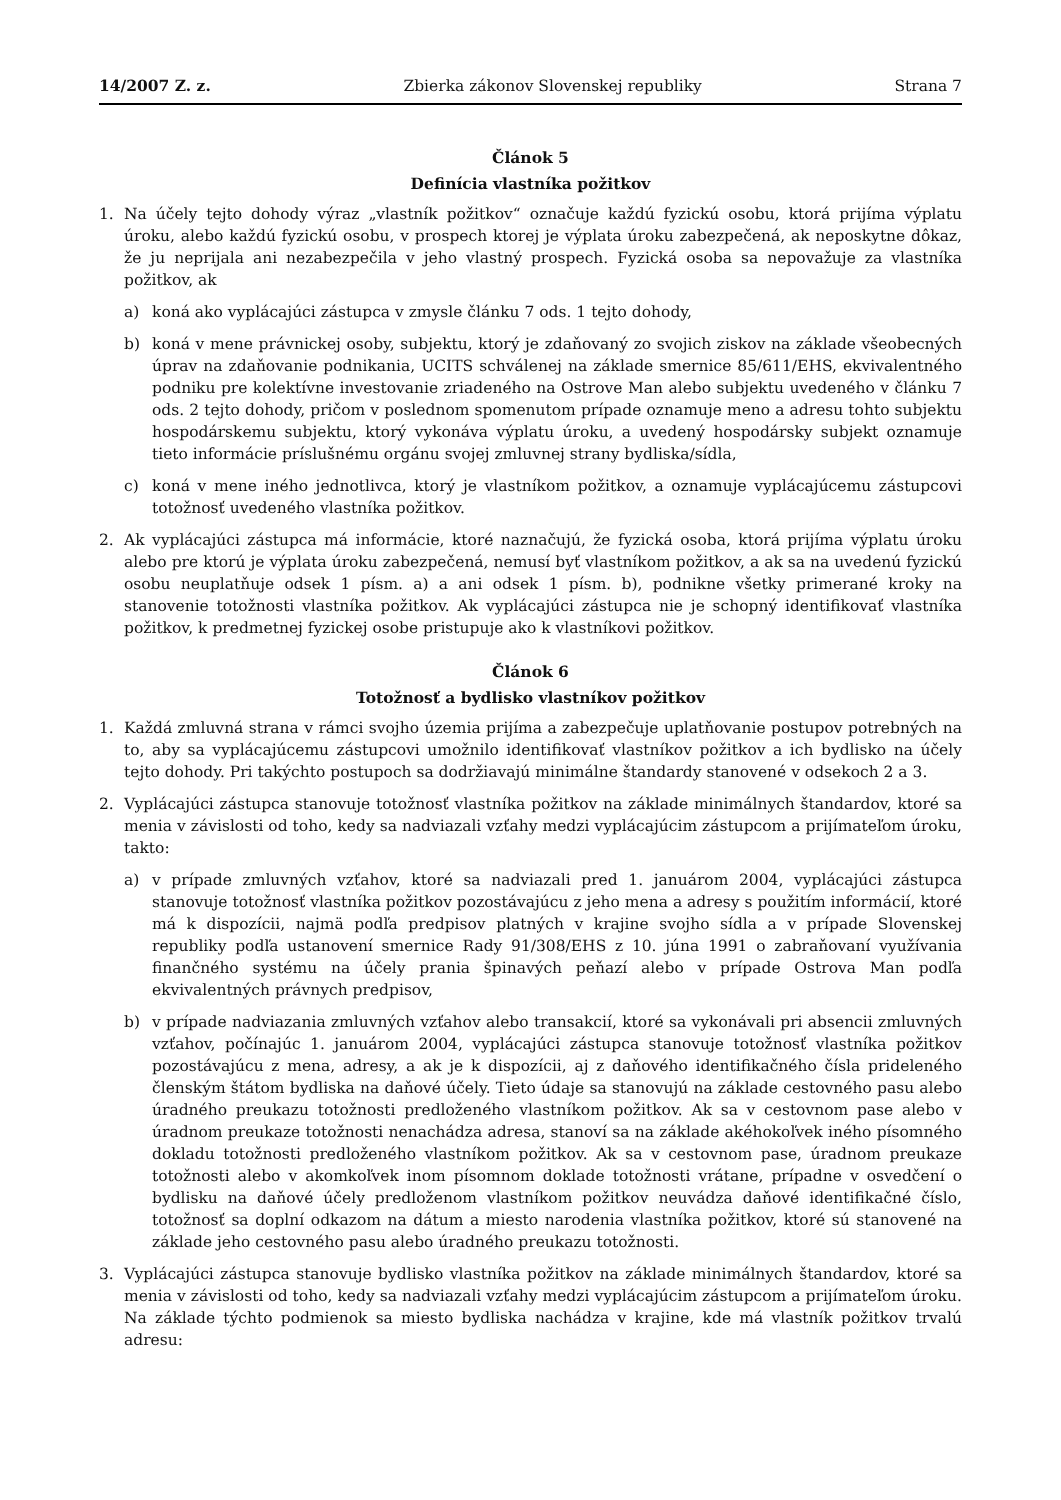14/2007 Z. z. Zbierka zákonov Slovenskej republiky Strana 7
Článok 5
Definícia vlastníka požitkov
1. Na účely tejto dohody výraz „vlastník požitkov“ označuje každú fyzickú osobu, ktorá prijíma výplatu úroku, alebo každú fyzickú osobu, v prospech ktorej je výplata úroku zabezpečená, ak neposkytne dôkaz, že ju neprijala ani nezabezpečila v jeho vlastný prospech. Fyzická osoba sa nepovažuje za vlastníka požitkov, ak
a) koná ako vyplácajúci zástupca v zmysle článku 7 ods. 1 tejto dohody,
b) koná v mene právnickej osoby, subjektu, ktorý je zdaňovaný zo svojich ziskov na základe všeobecných úprav na zdaňovanie podnikania, UCITS schválenej na základe smernice 85/611/EHS, ekvivalentného podniku pre kolektívne investovanie zriadeného na Ostrove Man alebo subjektu uvedeného v článku 7 ods. 2 tejto dohody, pričom v poslednom spomenutom prípade oznamuje meno a adresu tohto subjektu hospodárskemu subjektu, ktorý vykonáva výplatu úroku, a uvedený hospodársky subjekt oznamuje tieto informácie príslušnému orgánu svojej zmluvnej strany bydliska/sídla,
c) koná v mene iného jednotlivca, ktorý je vlastníkom požitkov, a oznamuje vyplácajúcemu zástupcovi totožnosť uvedeného vlastníka požitkov.
2. Ak vyplácajúci zástupca má informácie, ktoré naznačujú, že fyzická osoba, ktorá prijíma výplatu úroku alebo pre ktorú je výplata úroku zabezpečená, nemusí byť vlastníkom požitkov, a ak sa na uvedenú fyzickú osobu neuplatňuje odsek 1 písm. a) a ani odsek 1 písm. b), podnikne všetky primerané kroky na stanovenie totožnosti vlastníka požitkov. Ak vyplácajúci zástupca nie je schopný identifikovať vlastníka požitkov, k predmetnej fyzickej osobe pristupuje ako k vlastníkovi požitkov.
Článok 6
Totožnosť a bydlisko vlastníkov požitkov
1. Každá zmluvná strana v rámci svojho územia prijíma a zabezpečuje uplatňovanie postupov potrebných na to, aby sa vyplácajúcemu zástupcovi umožnilo identifikovať vlastníkov požitkov a ich bydlisko na účely tejto dohody. Pri takýchto postupoch sa dodržiavajú minimálne štandardy stanovené v odsekoch 2 a 3.
2. Vyplácajúci zástupca stanovuje totožnosť vlastníka požitkov na základe minimálnych štandardov, ktoré sa menia v závislosti od toho, kedy sa nadviazali vzťahy medzi vyplácajúcim zástupcom a prijímateľom úroku, takto:
a) v prípade zmluvných vzťahov, ktoré sa nadviazali pred 1. januárom 2004, vyplácajúci zástupca stanovuje totožnosť vlastníka požitkov pozostávajúcu z jeho mena a adresy s použitím informácií, ktoré má k dispozícii, najmä podľa predpisov platných v krajine svojho sídla a v prípade Slovenskej republiky podľa ustanovení smernice Rady 91/308/EHS z 10. júna 1991 o zabraňovaní využívania finančného systému na účely prania špinavých peňazí alebo v prípade Ostrova Man podľa ekvivalentných právnych predpisov,
b) v prípade nadviazania zmluvných vzťahov alebo transakcií, ktoré sa vykonávali pri absencii zmluvných vzťahov, počínajúc 1. januárom 2004, vyplácajúci zástupca stanovuje totožnosť vlastníka požitkov pozostávajúcu z mena, adresy, a ak je k dispozícii, aj z daňového identifikačného čísla prideleného členským štátom bydliska na daňové účely. Tieto údaje sa stanovujú na základe cestovného pasu alebo úradného preukazu totožnosti predloženého vlastníkom požitkov. Ak sa v cestovnom pase alebo v úradnom preukaze totožnosti nenachádza adresa, stanoví sa na základe akéhokoľvek iného písomného dokladu totožnosti predloženého vlastníkom požitkov. Ak sa v cestovnom pase, úradnom preukaze totožnosti alebo v akomkoľvek inom písomnom doklade totožnosti vrátane, prípadne v osvedčení o bydlisku na daňové účely predloženom vlastníkom požitkov neuvádza daňové identifikačné číslo, totožnosť sa doplní odkazom na dátum a miesto narodenia vlastníka požitkov, ktoré sú stanovené na základe jeho cestovného pasu alebo úradného preukazu totožnosti.
3. Vyplácajúci zástupca stanovuje bydlisko vlastníka požitkov na základe minimálnych štandardov, ktoré sa menia v závislosti od toho, kedy sa nadviazali vzťahy medzi vyplácajúcim zástupcom a prijímateľom úroku. Na základe týchto podmienok sa miesto bydliska nachádza v krajine, kde má vlastník požitkov trvalú adresu: